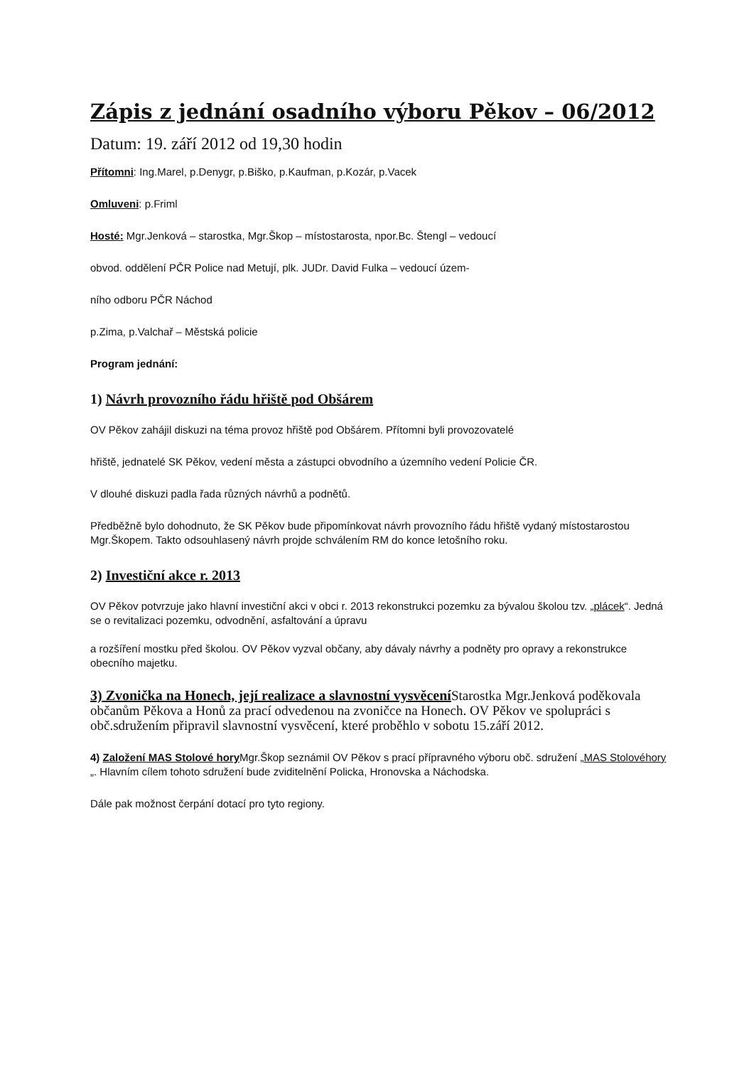Zápis z jednání osadního výboru Pěkov – 06/2012
Datum: 19. září 2012 od 19,30 hodin
Přítomni: Ing.Marel, p.Denygr, p.Biško, p.Kaufman, p.Kozár, p.Vacek
Omluveni: p.Friml
Hosté: Mgr.Jenková – starostka, Mgr.Škop – místostarosta, npor.Bc. Štengl – vedoucí
obvod. oddělení PČR Police nad Metují, plk. JUDr. David Fulka – vedoucí územ-
ního odboru PČR Náchod
p.Zima, p.Valchař – Městská policie
Program jednání:
1) Návrh provozního řádu hřiště pod Obšárem
OV Pěkov zahájil diskuzi na téma provoz hřiště pod Obšárem. Přítomni byli provozovatelé
hřiště, jednatelé SK Pěkov, vedení města a zástupci obvodního a územního vedení Policie ČR.
V dlouhé diskuzi padla řada různých návrhů a podnětů.
Předběžně bylo dohodnuto, že SK Pěkov bude připomínkovat návrh provozního řádu hřiště vydaný místostarostou Mgr.Škopem. Takto odsouhlasený návrh projde schválením RM do konce letošního roku.
2) Investiční akce r. 2013
OV Pěkov potvrzuje jako hlavní investiční akci v obci r. 2013 rekonstrukci pozemku za bývalou školou tzv. „plácek“. Jedná se o revitalizaci pozemku, odvodnění, asfaltování a úpravu
a rozšíření mostku před školou. OV Pěkov vyzval občany, aby dávaly návrhy a podněty pro opravy a rekonstrukce obecního majetku.
3) Zvonička na Honech, její realizace a slavnostní vysvěcení Starostka Mgr.Jenková poděkovala občanům Pěkova a Honů za prací odvedenou na zvoničce na Honech. OV Pěkov ve spolupráci s obč.sdružením připravil slavnostní vysvěcení, které proběhlo v sobotu 15.září 2012.
4) Založení MAS Stolové hory Mgr.Škop seznámil OV Pěkov s prací přípravného výboru obč. sdružení „MAS Stolovéhory „. Hlavním cílem tohoto sdružení bude zviditelnění Policka, Hronovska a Náchodska.
Dále pak možnost čerpání dotací pro tyto regiony.